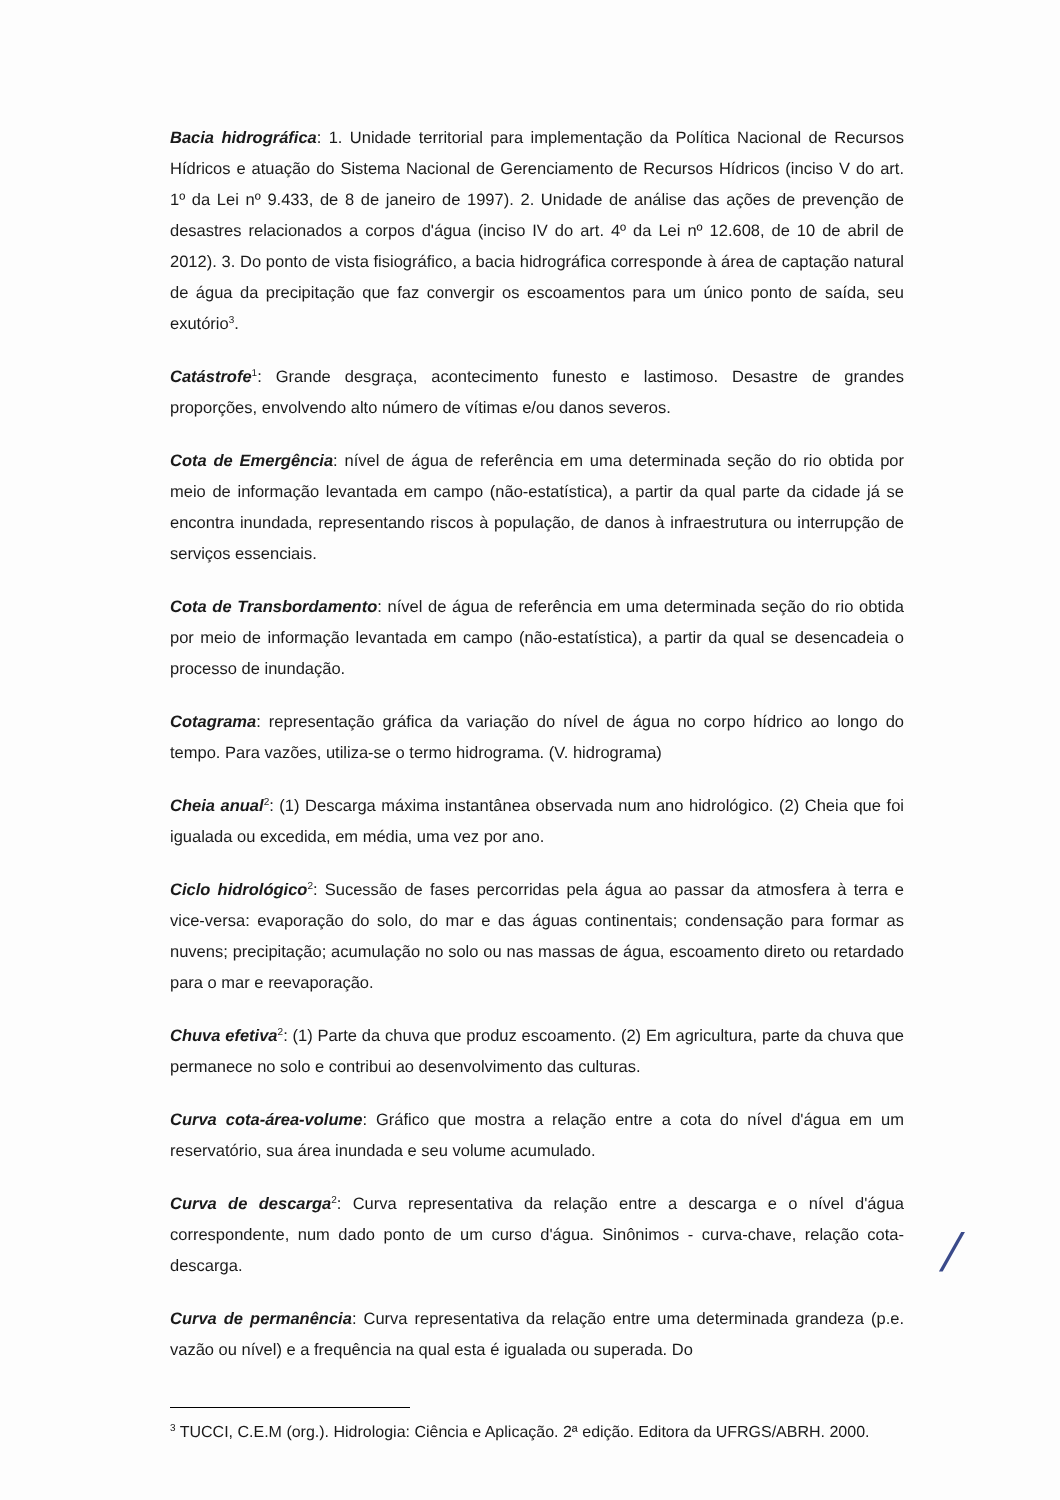Bacia hidrográfica: 1. Unidade territorial para implementação da Política Nacional de Recursos Hídricos e atuação do Sistema Nacional de Gerenciamento de Recursos Hídricos (inciso V do art. 1º da Lei nº 9.433, de 8 de janeiro de 1997). 2. Unidade de análise das ações de prevenção de desastres relacionados a corpos d'água (inciso IV do art. 4º da Lei nº 12.608, de 10 de abril de 2012). 3. Do ponto de vista fisiográfico, a bacia hidrográfica corresponde à área de captação natural de água da precipitação que faz convergir os escoamentos para um único ponto de saída, seu exutório<sup>3</sup>.
Catástrofe<sup>1</sup>: Grande desgraça, acontecimento funesto e lastimoso. Desastre de grandes proporções, envolvendo alto número de vítimas e/ou danos severos.
Cota de Emergência: nível de água de referência em uma determinada seção do rio obtida por meio de informação levantada em campo (não-estatística), a partir da qual parte da cidade já se encontra inundada, representando riscos à população, de danos à infraestrutura ou interrupção de serviços essenciais.
Cota de Transbordamento: nível de água de referência em uma determinada seção do rio obtida por meio de informação levantada em campo (não-estatística), a partir da qual se desencadeia o processo de inundação.
Cotagrama: representação gráfica da variação do nível de água no corpo hídrico ao longo do tempo. Para vazões, utiliza-se o termo hidrograma. (V. hidrograma)
Cheia anual<sup>2</sup>: (1) Descarga máxima instantânea observada num ano hidrológico. (2) Cheia que foi igualada ou excedida, em média, uma vez por ano.
Ciclo hidrológico<sup>2</sup>: Sucessão de fases percorridas pela água ao passar da atmosfera à terra e vice-versa: evaporação do solo, do mar e das águas continentais; condensação para formar as nuvens; precipitação; acumulação no solo ou nas massas de água, escoamento direto ou retardado para o mar e reevaporação.
Chuva efetiva<sup>2</sup>: (1) Parte da chuva que produz escoamento. (2) Em agricultura, parte da chuva que permanece no solo e contribui ao desenvolvimento das culturas.
Curva cota-área-volume: Gráfico que mostra a relação entre a cota do nível d'água em um reservatório, sua área inundada e seu volume acumulado.
Curva de descarga<sup>2</sup>: Curva representativa da relação entre a descarga e o nível d'água correspondente, num dado ponto de um curso d'água. Sinônimos - curva-chave, relação cota-descarga.
Curva de permanência: Curva representativa da relação entre uma determinada grandeza (p.e. vazão ou nível) e a frequência na qual esta é igualada ou superada. Do
<sup>3</sup> TUCCI, C.E.M (org.). Hidrologia: Ciência e Aplicação. 2ª edição. Editora da UFRGS/ABRH. 2000.
/